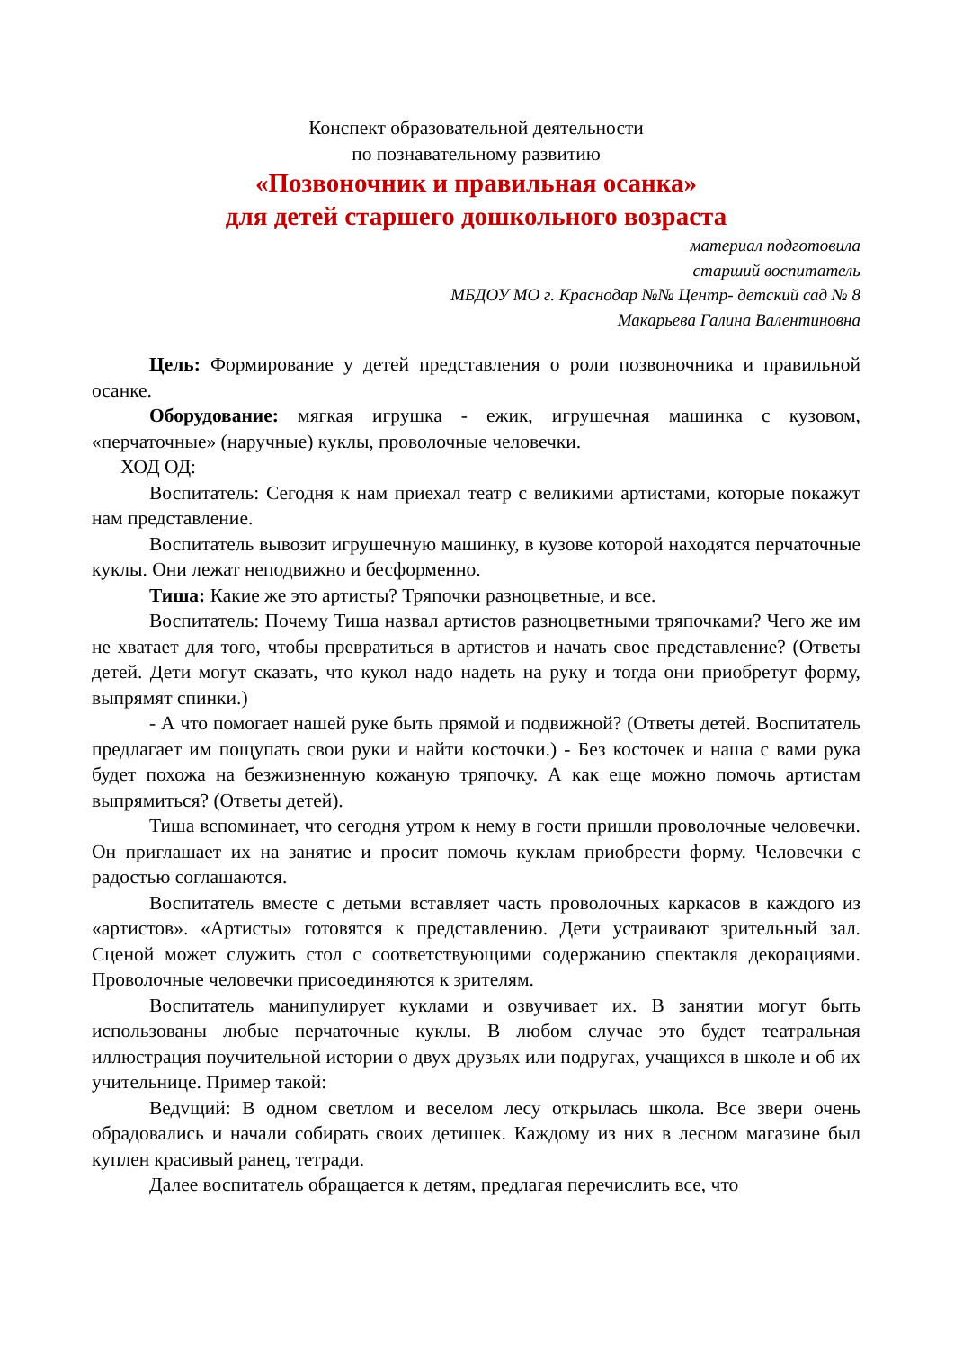Конспект образовательной деятельности
по познавательному развитию
«Позвоночник и правильная осанка»
для детей старшего дошкольного возраста
материал подготовила
старший воспитатель
МБДОУ МО г. Краснодар №№ Центр- детский сад № 8
Макарьева Галина Валентиновна
Цель: Формирование у детей представления о роли позвоночника и правильной осанке.
Оборудование: мягкая игрушка - ежик, игрушечная машинка с кузовом, «перчаточные» (наручные) куклы, проволочные человечки.
ХОД ОД:
Воспитатель: Сегодня к нам приехал театр с великими артистами, которые покажут нам представление.
Воспитатель вывозит игрушечную машинку, в кузове которой находятся перчаточные куклы. Они лежат неподвижно и бесформенно.
Тиша: Какие же это артисты? Тряпочки разноцветные, и все.
Воспитатель: Почему Тиша назвал артистов разноцветными тряпочками? Чего же им не хватает для того, чтобы превратиться в артистов и начать свое представление? (Ответы детей. Дети могут сказать, что кукол надо надеть на руку и тогда они приобретут форму, выпрямят спинки.)
- А что помогает нашей руке быть прямой и подвижной? (Ответы детей. Воспитатель предлагает им пощупать свои руки и найти косточки.) - Без косточек и наша с вами рука будет похожа на безжизненную кожаную тряпочку. А как еще можно помочь артистам выпрямиться? (Ответы детей).
Тиша вспоминает, что сегодня утром к нему в гости пришли проволочные человечки. Он приглашает их на занятие и просит помочь куклам приобрести форму. Человечки с радостью соглашаются.
Воспитатель вместе с детьми вставляет часть проволочных каркасов в каждого из «артистов». «Артисты» готовятся к представлению. Дети устраивают зрительный зал. Сценой может служить стол с соответствующими содержанию спектакля декорациями. Проволочные человечки присоединяются к зрителям.
Воспитатель манипулирует куклами и озвучивает их. В занятии могут быть использованы любые перчаточные куклы. В любом случае это будет театральная иллюстрация поучительной истории о двух друзьях или подругах, учащихся в школе и об их учительнице. Пример такой:
Ведvщий: В одном светлом и веселом лесу открылась школа. Все звери очень обрадовались и начали собирать своих детишек. Каждому из них в лесном магазине был куплен красивый ранец, тетради.
Далее воспитатель обращается к детям, предлагая перечислить все, что